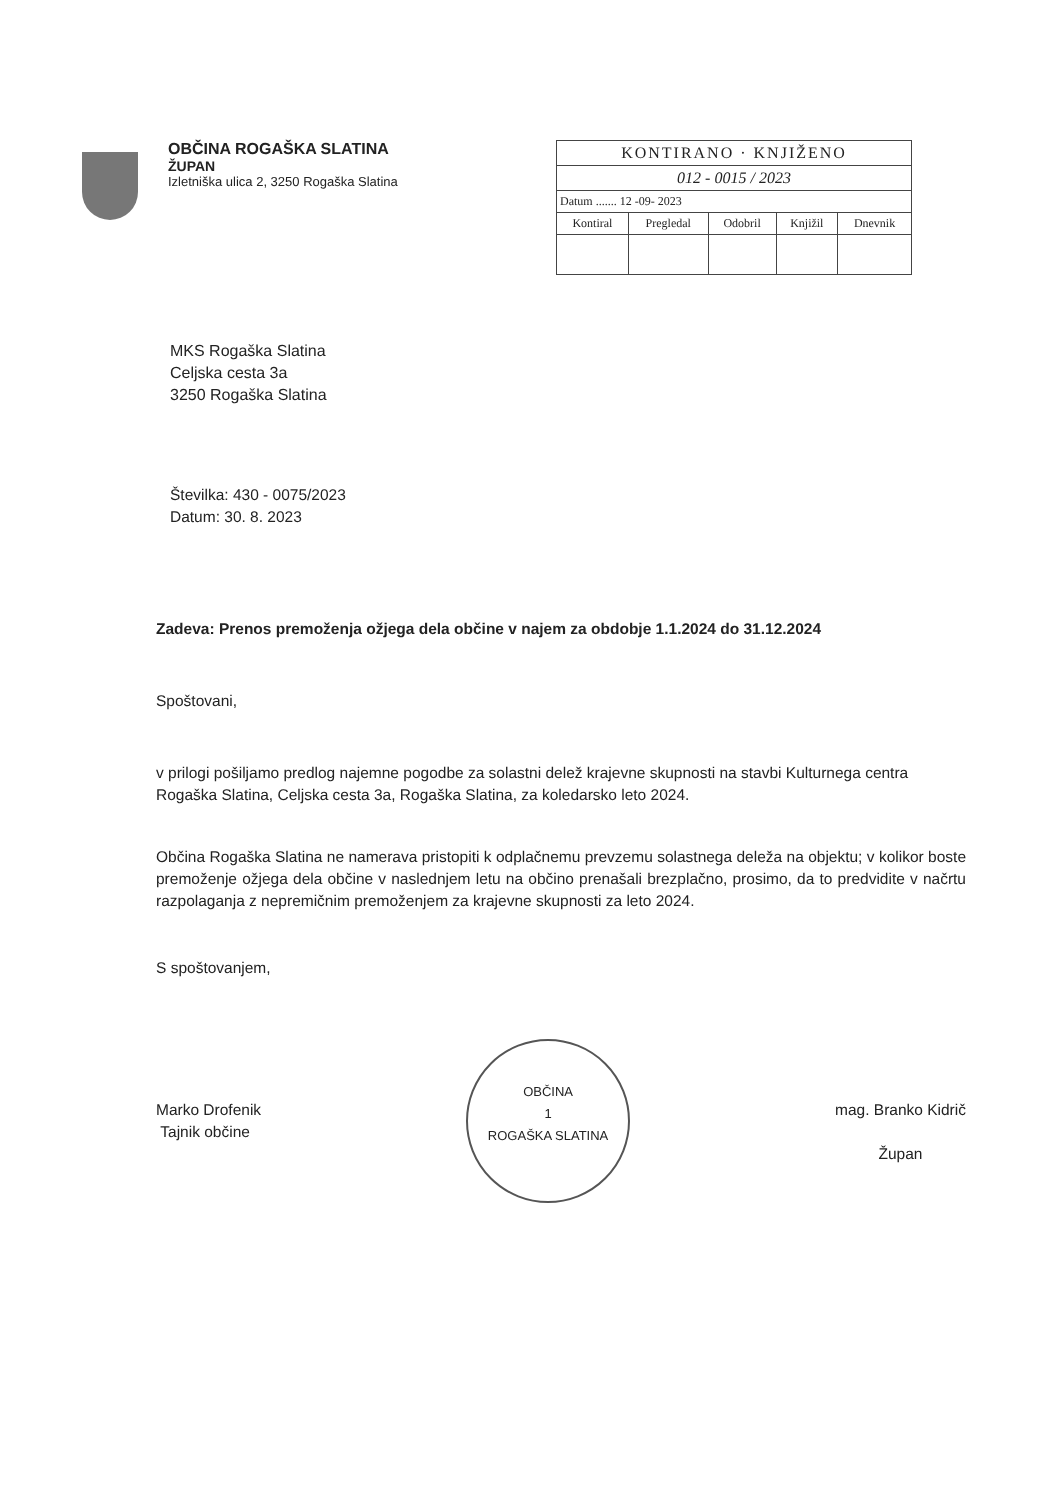OBČINA ROGAŠKA SLATINA
ŽUPAN
Izletniška ulica 2, 3250 Rogaška Slatina
| KONTIRANO · KNJIŽENO | | | | |
| 012 - 0015 / 2023 | | | | |
| Datum ....... 12 -09- 2023 | | | | |
| Kontiral | Pregledal | Odobril | Knjižil | Dnevnik |
MKS Rogaška Slatina
Celjska cesta 3a
3250 Rogaška Slatina
Številka: 430 - 0075/2023
Datum: 30. 8. 2023
Zadeva: Prenos premoženja ožjega dela občine v najem za obdobje 1.1.2024 do 31.12.2024
Spoštovani,
v prilogi pošiljamo predlog najemne pogodbe za solastni delež krajevne skupnosti na stavbi Kulturnega centra Rogaška Slatina, Celjska cesta 3a, Rogaška Slatina, za koledarsko leto 2024.
Občina Rogaška Slatina ne namerava pristopiti k odplačnemu prevzemu solastnega deleža na objektu; v kolikor boste premoženje ožjega dela občine v naslednjem letu na občino prenašali brezplačno, prosimo, da to predvidite v načrtu razpolaganja z nepremičnim premoženjem za krajevne skupnosti za leto 2024.
S spoštovanjem,
Marko Drofenik
Tajnik občine
OBČINA
1
ROGAŠKA SLATINA
mag. Branko Kidrič
Župan